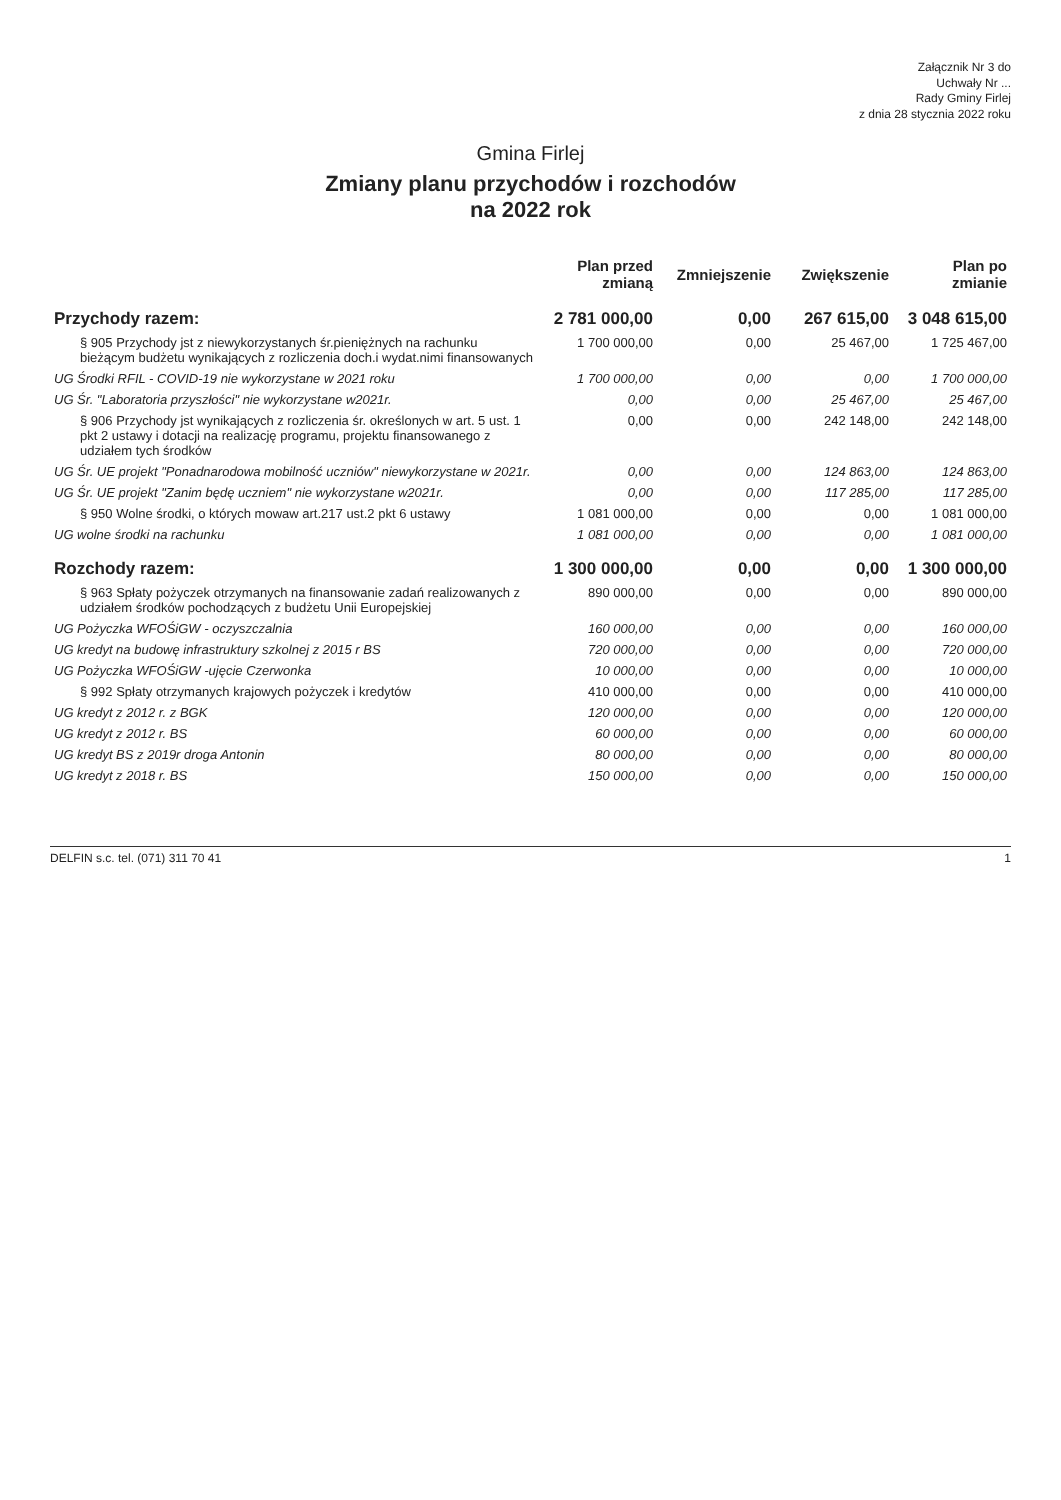Załącznik Nr 3 do
Uchwały Nr ...
Rady Gminy Firlej
z dnia 28 stycznia 2022 roku
Gmina Firlej
Zmiany planu przychodów i rozchodów
na 2022 rok
| | Plan przed zmianą | Zmniejszenie | Zwiększenie | Plan po zmianie |
| --- | --- | --- | --- | --- |
| Przychody razem: | 2 781 000,00 | 0,00 | 267 615,00 | 3 048 615,00 |
| § 905 Przychody jst z niewykorzystanych śr.pieniężnych na rachunku bieżącym budżetu wynikających z rozliczenia doch.i wydat.nimi finansowanych | 1 700 000,00 | 0,00 | 25 467,00 | 1 725 467,00 |
| UG Środki RFIL - COVID-19 nie wykorzystane w 2021 roku | 1 700 000,00 | 0,00 | 0,00 | 1 700 000,00 |
| UG Śr. "Laboratoria przyszłości" nie wykorzystane w2021r. | 0,00 | 0,00 | 25 467,00 | 25 467,00 |
| § 906 Przychody jst wynikających z rozliczenia śr. określonych w art. 5 ust. 1 pkt 2 ustawy i dotacji na realizację programu, projektu finansowanego z udziałem tych środków | 0,00 | 0,00 | 242 148,00 | 242 148,00 |
| UG Śr. UE projekt "Ponadnarodowa mobilność uczniów" niewykorzystane w 2021r. | 0,00 | 0,00 | 124 863,00 | 124 863,00 |
| UG Śr. UE projekt "Zanim będę uczniem" nie wykorzystane w2021r. | 0,00 | 0,00 | 117 285,00 | 117 285,00 |
| § 950 Wolne środki, o których mowaw art.217 ust.2 pkt 6 ustawy | 1 081 000,00 | 0,00 | 0,00 | 1 081 000,00 |
| UG wolne środki na rachunku | 1 081 000,00 | 0,00 | 0,00 | 1 081 000,00 |
| Rozchody razem: | 1 300 000,00 | 0,00 | 0,00 | 1 300 000,00 |
| § 963 Spłaty pożyczek otrzymanych na finansowanie zadań realizowanych z udziałem środków pochodzących z budżetu Unii Europejskiej | 890 000,00 | 0,00 | 0,00 | 890 000,00 |
| UG Pożyczka WFOŚiGW - oczyszczalnia | 160 000,00 | 0,00 | 0,00 | 160 000,00 |
| UG kredyt na budowę infrastruktury szkolnej z 2015 r BS | 720 000,00 | 0,00 | 0,00 | 720 000,00 |
| UG Pożyczka WFOŚiGW -ujęcie Czerwonka | 10 000,00 | 0,00 | 0,00 | 10 000,00 |
| § 992 Spłaty otrzymanych krajowych pożyczek i kredytów | 410 000,00 | 0,00 | 0,00 | 410 000,00 |
| UG kredyt z 2012 r. z BGK | 120 000,00 | 0,00 | 0,00 | 120 000,00 |
| UG kredyt z 2012 r. BS | 60 000,00 | 0,00 | 0,00 | 60 000,00 |
| UG kredyt BS z 2019r droga Antonin | 80 000,00 | 0,00 | 0,00 | 80 000,00 |
| UG kredyt z 2018 r. BS | 150 000,00 | 0,00 | 0,00 | 150 000,00 |
DELFIN s.c. tel. (071) 311 70 41 1